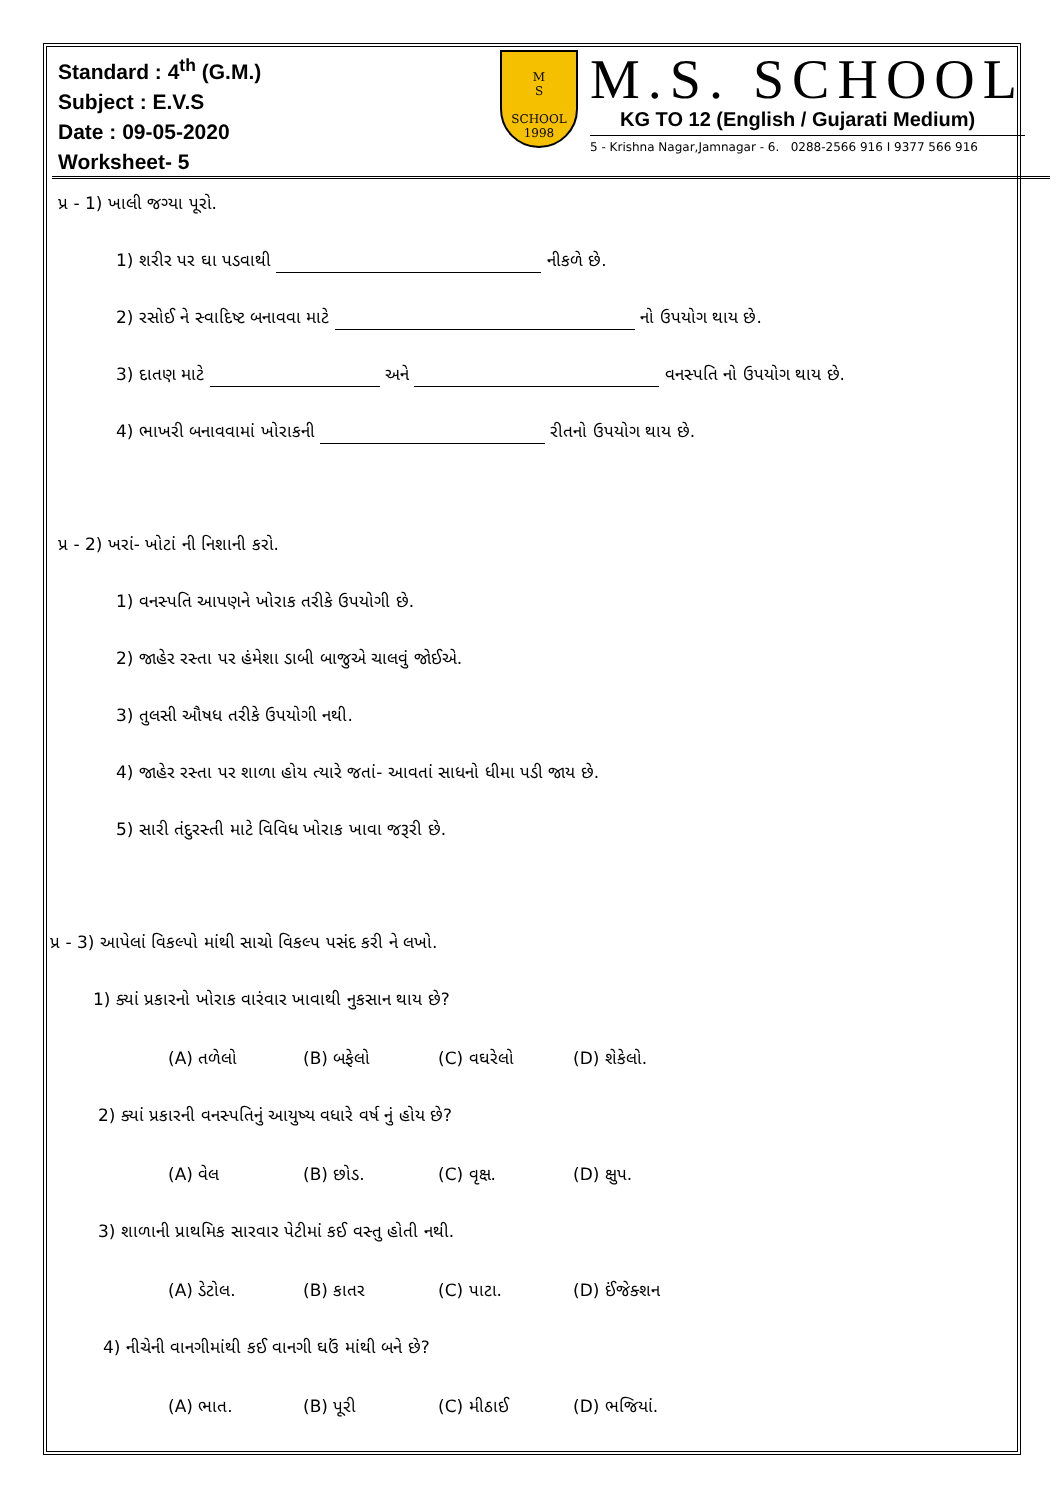Standard : 4<sup>th</sup> (G.M.)
Subject : E.V.S
Date : 09-05-2020
Worksheet- 5
M
S
SCHOOL
1998
M.S. SCHOOL
KG TO 12 (English / Gujarati Medium)
5 - Krishna Nagar,Jamnagar - 6. 0288-2566 916 I 9377 566 916
પ્ર - 1) ખાલી જગ્યા પૂરો.
1) શરીર પર ઘા પડવાથી નીકળે છે.
2) રસોઈ ને સ્વાદિષ્ટ બનાવવા માટે નો ઉપયોગ થાય છે.
3) દાતણ માટે અને વનસ્પતિ નો ઉપયોગ થાય છે.
4) ભાખરી બનાવવામાં ખોરાકની રીતનો ઉપયોગ થાય છે.
પ્ર - 2) ખરાં- ખોટાં ની નિશાની કરો.
1) વનસ્પતિ આપણને ખોરાક તરીકે ઉપયોગી છે.
2) જાહેર રસ્તા પર હંમેશા ડાબી બાજુએ ચાલવું જોઈએ.
3) તુલસી ઔષધ તરીકે ઉપયોગી નથી.
4) જાહેર રસ્તા પર શાળા હોય ત્યારે જતાં- આવતાં સાધનો ધીમા પડી જાય છે.
5) સારી તંદુરસ્તી માટે વિવિધ ખોરાક ખાવા જરૂરી છે.
પ્ર - 3) આપેલાં વિકલ્પો માંથી સાચો વિકલ્પ પસંદ કરી ને લખો.
1) ક્યાં પ્રકારનો ખોરાક વારંવાર ખાવાથી નુકસાન થાય છે?
(A) તળેલો (B) બફેલો (C) વઘરેલો (D) શેકેલો.
2) ક્યાં પ્રકારની વનસ્પતિનું આયુષ્ય વધારે વર્ષ નું હોય છે?
(A) વેલ (B) છોડ. (C) વૃક્ષ. (D) ક્ષુપ.
3) શાળાની પ્રાથમિક સારવાર પેટીમાં કઈ વસ્તુ હોતી નથી.
(A) ડેટોલ. (B) કાતર (C) પાટા. (D) ઈંજેક્શન
4) નીચેની વાનગીમાંથી કઈ વાનગી ઘઉં માંથી બને છે?
(A) ભાત. (B) પૂરી (C) મીઠાઈ (D) ભજિયાં.